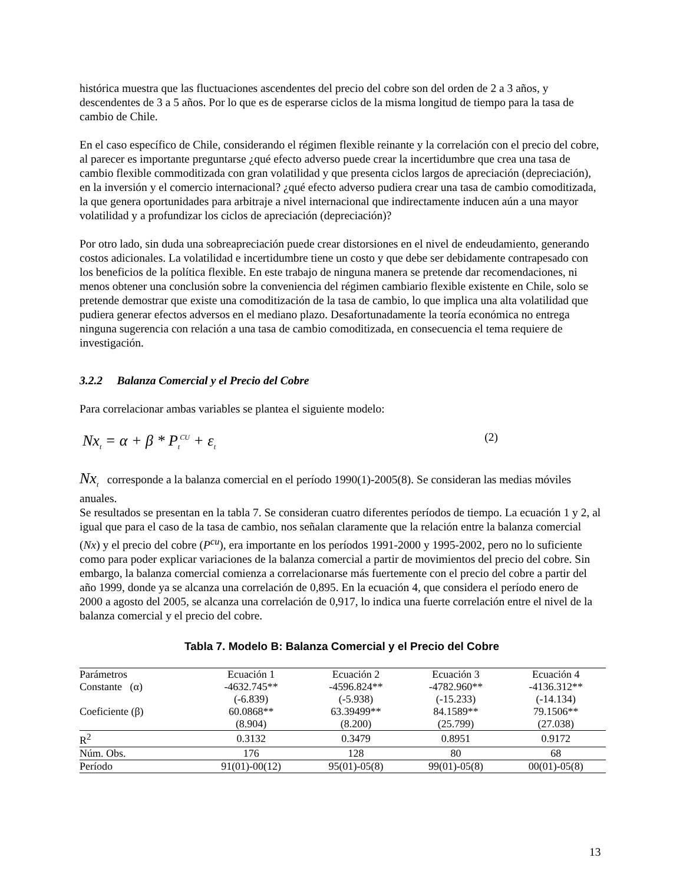histórica muestra que las fluctuaciones ascendentes del precio del cobre son del orden de 2 a 3 años, y descendentes de 3 a 5 años. Por lo que es de esperarse ciclos de la misma longitud de tiempo para la tasa de cambio de Chile.
En el caso específico de Chile, considerando el régimen flexible reinante y la correlación con el precio del cobre, al parecer es importante preguntarse ¿qué efecto adverso puede crear la incertidumbre que crea una tasa de cambio flexible commoditizada con gran volatilidad y que presenta ciclos largos de apreciación (depreciación), en la inversión y el comercio internacional? ¿qué efecto adverso pudiera crear una tasa de cambio comoditizada, la que genera oportunidades para arbitraje a nivel internacional que indirectamente inducen aún a una mayor volatilidad y a profundizar los ciclos de apreciación (depreciación)?
Por otro lado, sin duda una sobreapreciación puede crear distorsiones en el nivel de endeudamiento, generando costos adicionales. La volatilidad e incertidumbre tiene un costo y que debe ser debidamente contrapesado con los beneficios de la política flexible. En este trabajo de ninguna manera se pretende dar recomendaciones, ni menos obtener una conclusión sobre la conveniencia del régimen cambiario flexible existente en Chile, solo se pretende demostrar que existe una comoditización de la tasa de cambio, lo que implica una alta volatilidad que pudiera generar efectos adversos en el mediano plazo. Desafortunadamente la teoría económica no entrega ninguna sugerencia con relación a una tasa de cambio comoditizada, en consecuencia el tema requiere de investigación.
3.2.2 Balanza Comercial y el Precio del Cobre
Para correlacionar ambas variables se plantea el siguiente modelo:
Nx<sub>t</sub> = α + β * P<sub>t</sub><sup>CU</sup> + ε<sub>t</sub> (2)
Nx<sub>t</sub> corresponde a la balanza comercial en el período 1990(1)-2005(8). Se consideran las medias móviles anuales.
Se resultados se presentan en la tabla 7. Se consideran cuatro diferentes períodos de tiempo. La ecuación 1 y 2, al igual que para el caso de la tasa de cambio, nos señalan claramente que la relación entre la balanza comercial (Nx) y el precio del cobre (P<sup>cu</sup>), era importante en los períodos 1991-2000 y 1995-2002, pero no lo suficiente como para poder explicar variaciones de la balanza comercial a partir de movimientos del precio del cobre. Sin embargo, la balanza comercial comienza a correlacionarse más fuertemente con el precio del cobre a partir del año 1999, donde ya se alcanza una correlación de 0,895. En la ecuación 4, que considera el período enero de 2000 a agosto del 2005, se alcanza una correlación de 0,917, lo indica una fuerte correlación entre el nivel de la balanza comercial y el precio del cobre.
Tabla 7. Modelo B: Balanza Comercial y el Precio del Cobre
| Parámetros | Ecuación 1 | Ecuación 2 | Ecuación 3 | Ecuación 4 |
| --- | --- | --- | --- | --- |
| Constante (α) | -4632.745** | -4596.824** | -4782.960** | -4136.312** |
| | (-6.839) | (-5.938) | (-15.233) | (-14.134) |
| Coeficiente (β) | 60.0868** | 63.39499** | 84.1589** | 79.1506** |
| | (8.904) | (8.200) | (25.799) | (27.038) |
| R<sup>2</sup> | 0.3132 | 0.3479 | 0.8951 | 0.9172 |
| Núm. Obs. | 176 | 128 | 80 | 68 |
| Período | 91(01)-00(12) | 95(01)-05(8) | 99(01)-05(8) | 00(01)-05(8) |
13